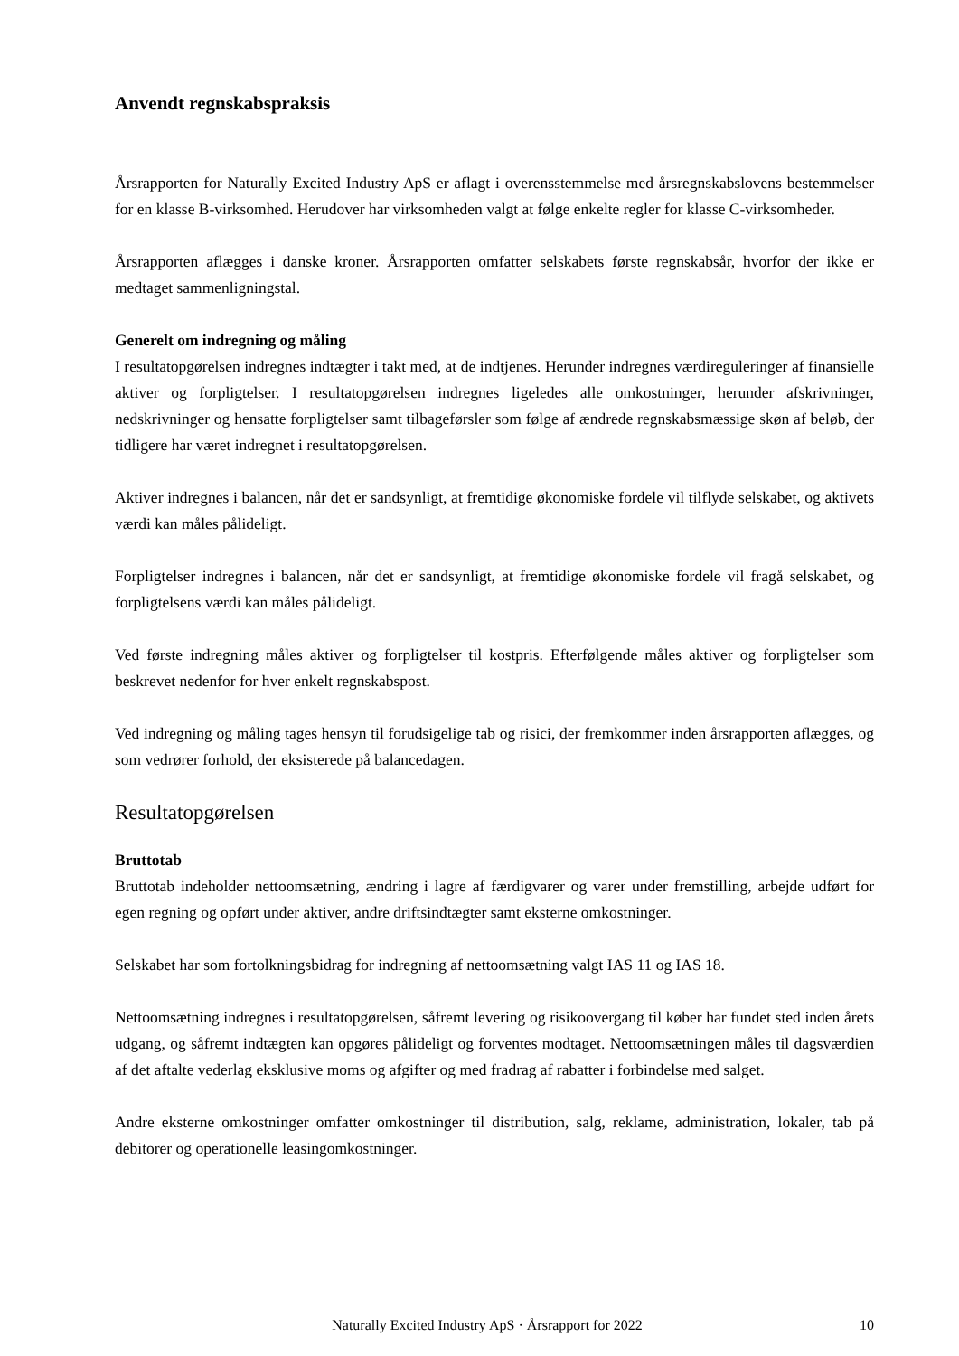Anvendt regnskabspraksis
Årsrapporten for Naturally Excited Industry ApS er aflagt i overensstemmelse med årsregnskabslovens bestemmelser for en klasse B-virksomhed. Herudover har virksomheden valgt at følge enkelte regler for klasse C-virksomheder.
Årsrapporten aflægges i danske kroner. Årsrapporten omfatter selskabets første regnskabsår, hvorfor der ikke er medtaget sammenligningstal.
Generelt om indregning og måling
I resultatopgørelsen indregnes indtægter i takt med, at de indtjenes. Herunder indregnes værdireguleringer af finansielle aktiver og forpligtelser. I resultatopgørelsen indregnes ligeledes alle omkostninger, herunder afskrivninger, nedskrivninger og hensatte forpligtelser samt tilbageførsler som følge af ændrede regnskabsmæssige skøn af beløb, der tidligere har været indregnet i resultatopgørelsen.
Aktiver indregnes i balancen, når det er sandsynligt, at fremtidige økonomiske fordele vil tilflyde selskabet, og aktivets værdi kan måles pålideligt.
Forpligtelser indregnes i balancen, når det er sandsynligt, at fremtidige økonomiske fordele vil fragå selskabet, og forpligtelsens værdi kan måles pålideligt.
Ved første indregning måles aktiver og forpligtelser til kostpris. Efterfølgende måles aktiver og forpligtelser som beskrevet nedenfor for hver enkelt regnskabspost.
Ved indregning og måling tages hensyn til forudsigelige tab og risici, der fremkommer inden årsrapporten aflægges, og som vedrører forhold, der eksisterede på balancedagen.
Resultatopgørelsen
Bruttotab
Bruttotab indeholder nettoomsætning, ændring i lagre af færdigvarer og varer under fremstilling, arbejde udført for egen regning og opført under aktiver, andre driftsindtægter samt eksterne omkostninger.
Selskabet har som fortolkningsbidrag for indregning af nettoomsætning valgt IAS 11 og IAS 18.
Nettoomsætning indregnes i resultatopgørelsen, såfremt levering og risikoovergang til køber har fundet sted inden årets udgang, og såfremt indtægten kan opgøres pålideligt og forventes modtaget. Nettoomsætningen måles til dagsværdien af det aftalte vederlag eksklusive moms og afgifter og med fradrag af rabatter i forbindelse med salget.
Andre eksterne omkostninger omfatter omkostninger til distribution, salg, reklame, administration, lokaler, tab på debitorer og operationelle leasingomkostninger.
Naturally Excited Industry ApS · Årsrapport for 2022 10